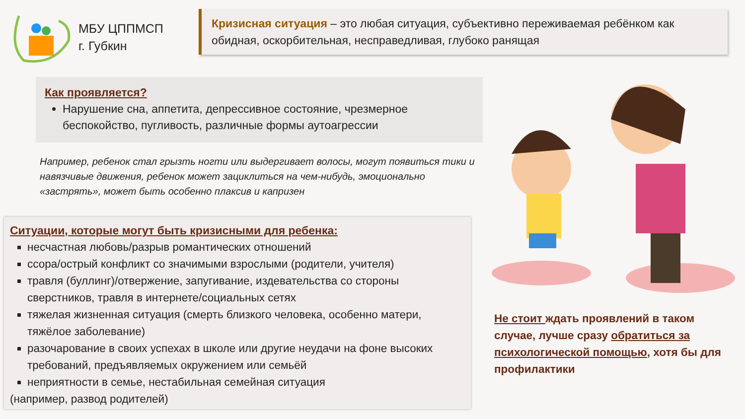МБУ ЦППМСП
г. Губкин
Кризисная ситуация – это любая ситуация, субъективно переживаемая ребёнком как обидная, оскорбительная, несправедливая, глубоко ранящая
Как проявляется?
Нарушение сна, аппетита, депрессивное состояние, чрезмерное беспокойство, пугливость, различные формы аутоагрессии
Например, ребенок стал грызть ногти или выдергивает волосы, могут появиться тики и навязчивые движения, ребенок может зациклиться на чем-нибудь, эмоционально «застрять», может быть особенно плаксив и капризен
Ситуации, которые могут быть кризисными для ребенка:
несчастная любовь/разрыв романтических отношений
ссора/острый конфликт со значимыми взрослыми (родители, учителя)
травля (буллинг)/отвержение, запугивание, издевательства со стороны сверстников, травля в интернете/социальных сетях
тяжелая жизненная ситуация (смерть близкого человека, особенно матери, тяжёлое заболевание)
разочарование в своих успехах в школе или другие неудачи на фоне высоких требований, предъявляемых окружением или семьёй
неприятности в семье, нестабильная семейная ситуация
(например, развод родителей)
Не стоит ждать проявлений в таком случае, лучше сразу обратиться за психологической помощью, хотя бы для профилактики